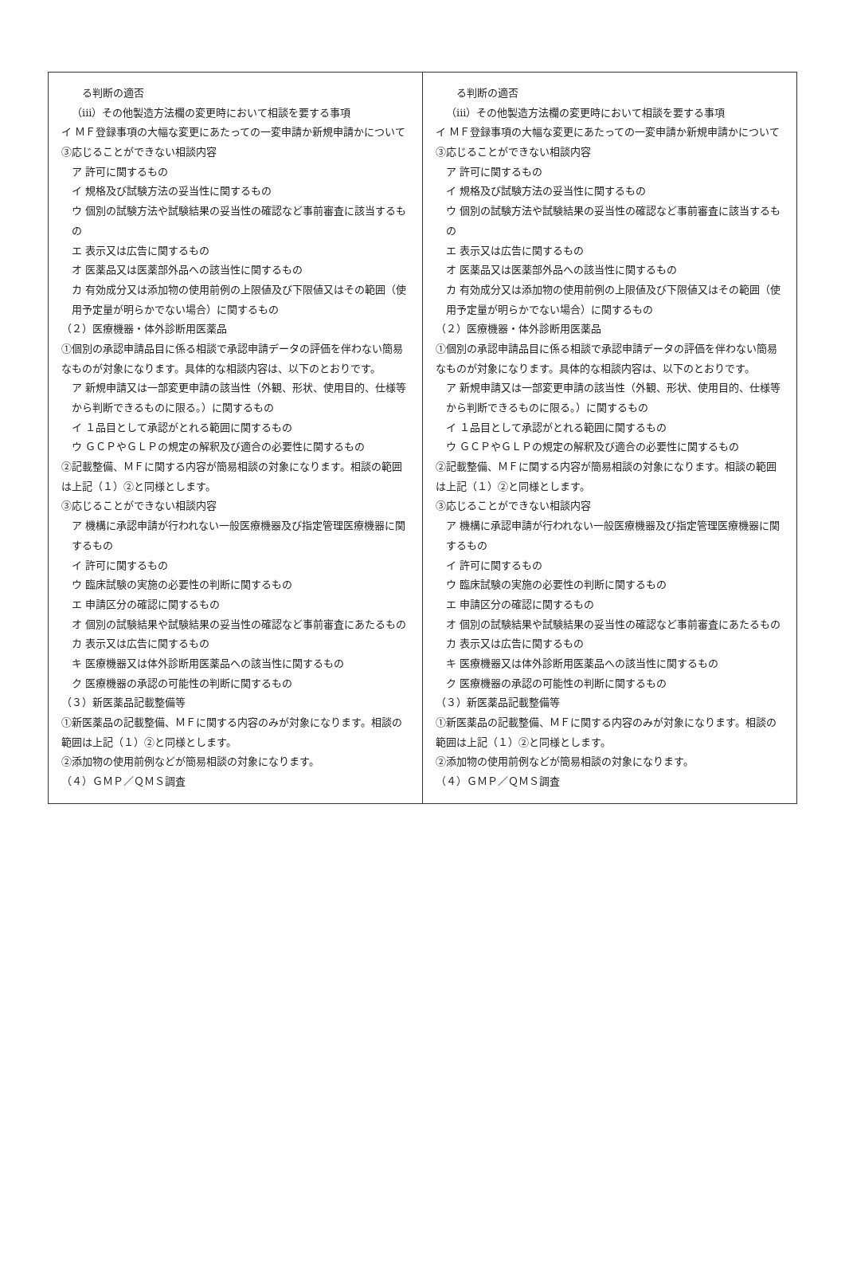| る判断の適否 （iii）その他製造方法欄の変更時において相談を要する事項 イ ＭＦ登録事項の大幅な変更にあたっての一変申請か新規申請かについて ③応じることができない相談内容 ア 許可に関するもの イ 規格及び試験方法の妥当性に関するもの ウ 個別の試験方法や試験結果の妥当性の確認など事前審査に該当するもの エ 表示又は広告に関するもの オ 医薬品又は医薬部外品への該当性に関するもの カ 有効成分又は添加物の使用前例の上限値及び下限値又はその範囲（使用予定量が明らかでない場合）に関するもの （２）医療機器・体外診断用医薬品 ①個別の承認申請品目に係る相談で承認申請データの評価を伴わない簡易なものが対象になります。具体的な相談内容は、以下のとおりです。 ア 新規申請又は一部変更申請の該当性（外観、形状、使用目的、仕様等から判断できるものに限る。）に関するもの イ １品目として承認がとれる範囲に関するもの ウ ＧＣＰやＧＬＰの規定の解釈及び適合の必要性に関するもの ②記載整備、ＭＦに関する内容が簡易相談の対象になります。相談の範囲は上記（１）②と同様とします。 ③応じることができない相談内容 ア 機構に承認申請が行われない一般医療機器及び指定管理医療機器に関するもの イ 許可に関するもの ウ 臨床試験の実施の必要性の判断に関するもの エ 申請区分の確認に関するもの オ 個別の試験結果や試験結果の妥当性の確認など事前審査にあたるもの カ 表示又は広告に関するもの キ 医療機器又は体外診断用医薬品への該当性に関するもの ク 医療機器の承認の可能性の判断に関するもの （３）新医薬品記載整備等 ①新医薬品の記載整備、ＭＦに関する内容のみが対象になります。相談の範囲は上記（１）②と同様とします。 ②添加物の使用前例などが簡易相談の対象になります。 （４）ＧＭＰ／ＱＭＳ調査 | る判断の適否 （iii）その他製造方法欄の変更時において相談を要する事項 イ ＭＦ登録事項の大幅な変更にあたっての一変申請か新規申請かについて ③応じることができない相談内容 ア 許可に関するもの イ 規格及び試験方法の妥当性に関するもの ウ 個別の試験方法や試験結果の妥当性の確認など事前審査に該当するもの エ 表示又は広告に関するもの オ 医薬品又は医薬部外品への該当性に関するもの カ 有効成分又は添加物の使用前例の上限値及び下限値又はその範囲（使用予定量が明らかでない場合）に関するもの （２）医療機器・体外診断用医薬品 ①個別の承認申請品目に係る相談で承認申請データの評価を伴わない簡易なものが対象になります。具体的な相談内容は、以下のとおりです。 ア 新規申請又は一部変更申請の該当性（外観、形状、使用目的、仕様等から判断できるものに限る。）に関するもの イ １品目として承認がとれる範囲に関するもの ウ ＧＣＰやＧＬＰの規定の解釈及び適合の必要性に関するもの ②記載整備、ＭＦに関する内容が簡易相談の対象になります。相談の範囲は上記（１）②と同様とします。 ③応じることができない相談内容 ア 機構に承認申請が行われない一般医療機器及び指定管理医療機器に関するもの イ 許可に関するもの ウ 臨床試験の実施の必要性の判断に関するもの エ 申請区分の確認に関するもの オ 個別の試験結果や試験結果の妥当性の確認など事前審査にあたるもの カ 表示又は広告に関するもの キ 医療機器又は体外診断用医薬品への該当性に関するもの ク 医療機器の承認の可能性の判断に関するもの （３）新医薬品記載整備等 ①新医薬品の記載整備、ＭＦに関する内容のみが対象になります。相談の範囲は上記（１）②と同様とします。 ②添加物の使用前例などが簡易相談の対象になります。 （４）ＧＭＰ／ＱＭＳ調査 |